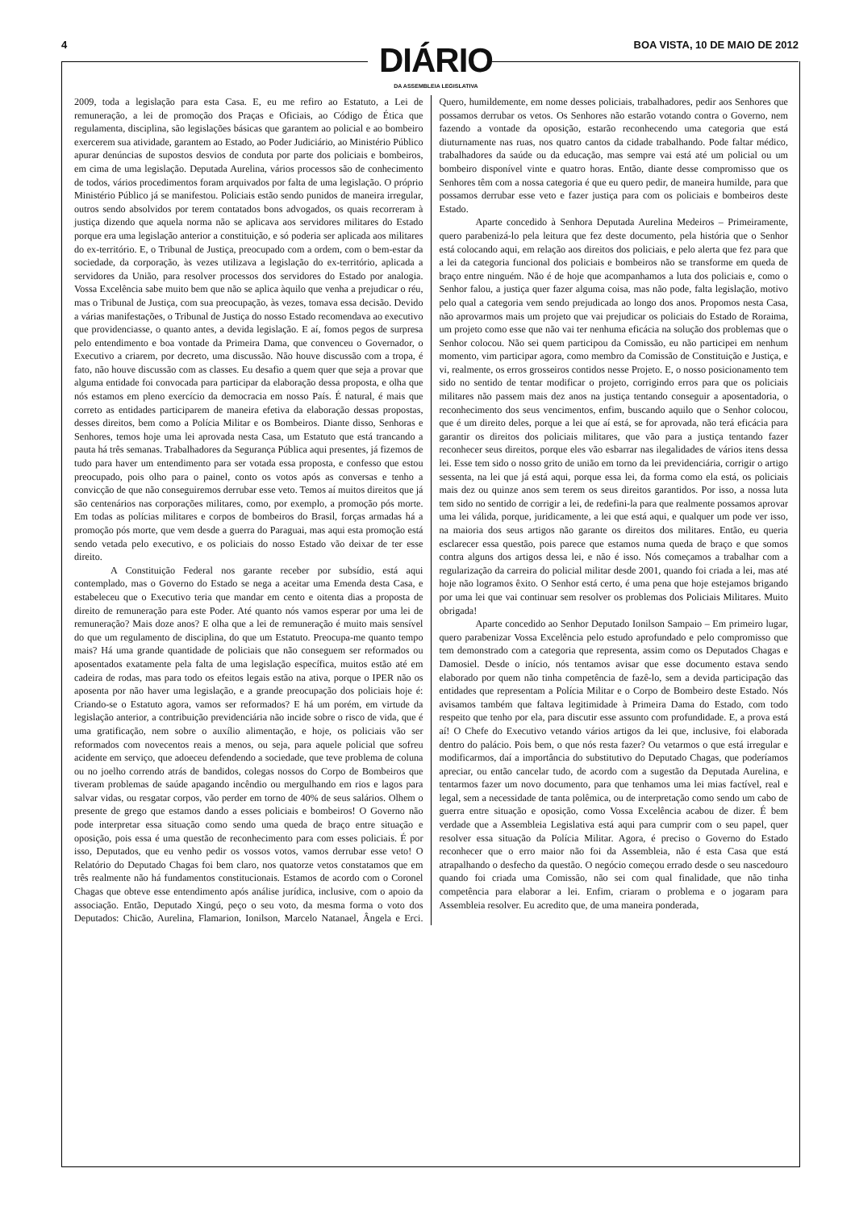4
DIÁRIO
DA ASSEMBLEIA LEGISLATIVA
BOA VISTA, 10 DE MAIO DE 2012
2009, toda a legislação para esta Casa. E, eu me refiro ao Estatuto, a Lei de remuneração, a lei de promoção dos Praças e Oficiais, ao Código de Ética que regulamenta, disciplina, são legislações básicas que garantem ao policial e ao bombeiro exercerem sua atividade, garantem ao Estado, ao Poder Judiciário, ao Ministério Público apurar denúncias de supostos desvios de conduta por parte dos policiais e bombeiros, em cima de uma legislação. Deputada Aurelina, vários processos são de conhecimento de todos, vários procedimentos foram arquivados por falta de uma legislação. O próprio Ministério Público já se manifestou. Policiais estão sendo punidos de maneira irregular, outros sendo absolvidos por terem contatados bons advogados, os quais recorreram à justiça dizendo que aquela norma não se aplicava aos servidores militares do Estado porque era uma legislação anterior a constituição, e só poderia ser aplicada aos militares do ex-território. E, o Tribunal de Justiça, preocupado com a ordem, com o bem-estar da sociedade, da corporação, às vezes utilizava a legislação do ex-território, aplicada a servidores da União, para resolver processos dos servidores do Estado por analogia. Vossa Excelência sabe muito bem que não se aplica àquilo que venha a prejudicar o réu, mas o Tribunal de Justiça, com sua preocupação, às vezes, tomava essa decisão. Devido a várias manifestações, o Tribunal de Justiça do nosso Estado recomendava ao executivo que providenciasse, o quanto antes, a devida legislação. E aí, fomos pegos de surpresa pelo entendimento e boa vontade da Primeira Dama, que convenceu o Governador, o Executivo a criarem, por decreto, uma discussão. Não houve discussão com a tropa, é fato, não houve discussão com as classes. Eu desafio a quem quer que seja a provar que alguma entidade foi convocada para participar da elaboração dessa proposta, e olha que nós estamos em pleno exercício da democracia em nosso País. É natural, é mais que correto as entidades participarem de maneira efetiva da elaboração dessas propostas, desses direitos, bem como a Polícia Militar e os Bombeiros. Diante disso, Senhoras e Senhores, temos hoje uma lei aprovada nesta Casa, um Estatuto que está trancando a pauta há três semanas. Trabalhadores da Segurança Pública aqui presentes, já fizemos de tudo para haver um entendimento para ser votada essa proposta, e confesso que estou preocupado, pois olho para o painel, conto os votos após as conversas e tenho a convicção de que não conseguiremos derrubar esse veto. Temos aí muitos direitos que já são centenários nas corporações militares, como, por exemplo, a promoção pós morte. Em todas as polícias militares e corpos de bombeiros do Brasil, forças armadas há a promoção pós morte, que vem desde a guerra do Paraguai, mas aqui esta promoção está sendo vetada pelo executivo, e os policiais do nosso Estado vão deixar de ter esse direito.
A Constituição Federal nos garante receber por subsídio, está aqui contemplado, mas o Governo do Estado se nega a aceitar uma Emenda desta Casa, e estabeleceu que o Executivo teria que mandar em cento e oitenta dias a proposta de direito de remuneração para este Poder. Até quanto nós vamos esperar por uma lei de remuneração? Mais doze anos? E olha que a lei de remuneração é muito mais sensível do que um regulamento de disciplina, do que um Estatuto. Preocupa-me quanto tempo mais? Há uma grande quantidade de policiais que não conseguem ser reformados ou aposentados exatamente pela falta de uma legislação específica, muitos estão até em cadeira de rodas, mas para todo os efeitos legais estão na ativa, porque o IPER não os aposenta por não haver uma legislação, e a grande preocupação dos policiais hoje é: Criando-se o Estatuto agora, vamos ser reformados? E há um porém, em virtude da legislação anterior, a contribuição previdenciária não incide sobre o risco de vida, que é uma gratificação, nem sobre o auxílio alimentação, e hoje, os policiais vão ser reformados com novecentos reais a menos, ou seja, para aquele policial que sofreu acidente em serviço, que adoeceu defendendo a sociedade, que teve problema de coluna ou no joelho correndo atrás de bandidos, colegas nossos do Corpo de Bombeiros que tiveram problemas de saúde apagando incêndio ou mergulhando em rios e lagos para salvar vidas, ou resgatar corpos, vão perder em torno de 40% de seus salários. Olhem o presente de grego que estamos dando a esses policiais e bombeiros! O Governo não pode interpretar essa situação como sendo uma queda de braço entre situação e oposição, pois essa é uma questão de reconhecimento para com esses policiais. É por isso, Deputados, que eu venho pedir os vossos votos, vamos derrubar esse veto! O Relatório do Deputado Chagas foi bem claro, nos quatorze vetos constatamos que em três realmente não há fundamentos constitucionais. Estamos de acordo com o Coronel Chagas que obteve esse entendimento após análise jurídica, inclusive, com o apoio da associação. Então, Deputado Xingú, peço o seu voto, da mesma forma o voto dos Deputados: Chicão, Aurelina, Flamarion, Ionilson, Marcelo Natanael, Ângela e Erci. Quero, humildemente, em nome desses policiais, trabalhadores, pedir aos Senhores que possamos derrubar os vetos. Os Senhores não estarão votando contra o Governo, nem fazendo a vontade da oposição, estarão reconhecendo uma categoria que está diuturnamente nas ruas, nos quatro cantos da cidade trabalhando. Pode faltar médico, trabalhadores da saúde ou da educação, mas sempre vai está até um policial ou um bombeiro disponível vinte e quatro horas. Então, diante desse compromisso que os Senhores têm com a nossa categoria é que eu quero pedir, de maneira humilde, para que possamos derrubar esse veto e fazer justiça para com os policiais e bombeiros deste Estado.
Aparte concedido à Senhora Deputada Aurelina Medeiros – Primeiramente, quero parabenizá-lo pela leitura que fez deste documento, pela história que o Senhor está colocando aqui, em relação aos direitos dos policiais, e pelo alerta que fez para que a lei da categoria funcional dos policiais e bombeiros não se transforme em queda de braço entre ninguém. Não é de hoje que acompanhamos a luta dos policiais e, como o Senhor falou, a justiça quer fazer alguma coisa, mas não pode, falta legislação, motivo pelo qual a categoria vem sendo prejudicada ao longo dos anos. Propomos nesta Casa, não aprovarmos mais um projeto que vai prejudicar os policiais do Estado de Roraima, um projeto como esse que não vai ter nenhuma eficácia na solução dos problemas que o Senhor colocou. Não sei quem participou da Comissão, eu não participei em nenhum momento, vim participar agora, como membro da Comissão de Constituição e Justiça, e vi, realmente, os erros grosseiros contidos nesse Projeto. E, o nosso posicionamento tem sido no sentido de tentar modificar o projeto, corrigindo erros para que os policiais militares não passem mais dez anos na justiça tentando conseguir a aposentadoria, o reconhecimento dos seus vencimentos, enfim, buscando aquilo que o Senhor colocou, que é um direito deles, porque a lei que aí está, se for aprovada, não terá eficácia para garantir os direitos dos policiais militares, que vão para a justiça tentando fazer reconhecer seus direitos, porque eles vão esbarrar nas ilegalidades de vários itens dessa lei. Esse tem sido o nosso grito de união em torno da lei previdenciária, corrigir o artigo sessenta, na lei que já está aqui, porque essa lei, da forma como ela está, os policiais mais dez ou quinze anos sem terem os seus direitos garantidos. Por isso, a nossa luta tem sido no sentido de corrigir a lei, de redefini-la para que realmente possamos aprovar uma lei válida, porque, juridicamente, a lei que está aqui, e qualquer um pode ver isso, na maioria dos seus artigos não garante os direitos dos militares. Então, eu queria esclarecer essa questão, pois parece que estamos numa queda de braço e que somos contra alguns dos artigos dessa lei, e não é isso. Nós começamos a trabalhar com a regularização da carreira do policial militar desde 2001, quando foi criada a lei, mas até hoje não logramos êxito. O Senhor está certo, é uma pena que hoje estejamos brigando por uma lei que vai continuar sem resolver os problemas dos Policiais Militares. Muito obrigada!
Aparte concedido ao Senhor Deputado Ionilson Sampaio – Em primeiro lugar, quero parabenizar Vossa Excelência pelo estudo aprofundado e pelo compromisso que tem demonstrado com a categoria que representa, assim como os Deputados Chagas e Damosiel. Desde o início, nós tentamos avisar que esse documento estava sendo elaborado por quem não tinha competência de fazê-lo, sem a devida participação das entidades que representam a Polícia Militar e o Corpo de Bombeiro deste Estado. Nós avisamos também que faltava legitimidade à Primeira Dama do Estado, com todo respeito que tenho por ela, para discutir esse assunto com profundidade. E, a prova está aí! O Chefe do Executivo vetando vários artigos da lei que, inclusive, foi elaborada dentro do palácio. Pois bem, o que nós resta fazer? Ou vetarmos o que está irregular e modificarmos, daí a importância do substitutivo do Deputado Chagas, que poderíamos apreciar, ou então cancelar tudo, de acordo com a sugestão da Deputada Aurelina, e tentarmos fazer um novo documento, para que tenhamos uma lei mias factível, real e legal, sem a necessidade de tanta polêmica, ou de interpretação como sendo um cabo de guerra entre situação e oposição, como Vossa Excelência acabou de dizer. É bem verdade que a Assembleia Legislativa está aqui para cumprir com o seu papel, quer resolver essa situação da Polícia Militar. Agora, é preciso o Governo do Estado reconhecer que o erro maior não foi da Assembleia, não é esta Casa que está atrapalhando o desfecho da questão. O negócio começou errado desde o seu nascedouro quando foi criada uma Comissão, não sei com qual finalidade, que não tinha competência para elaborar a lei. Enfim, criaram o problema e o jogaram para Assembleia resolver. Eu acredito que, de uma maneira ponderada,